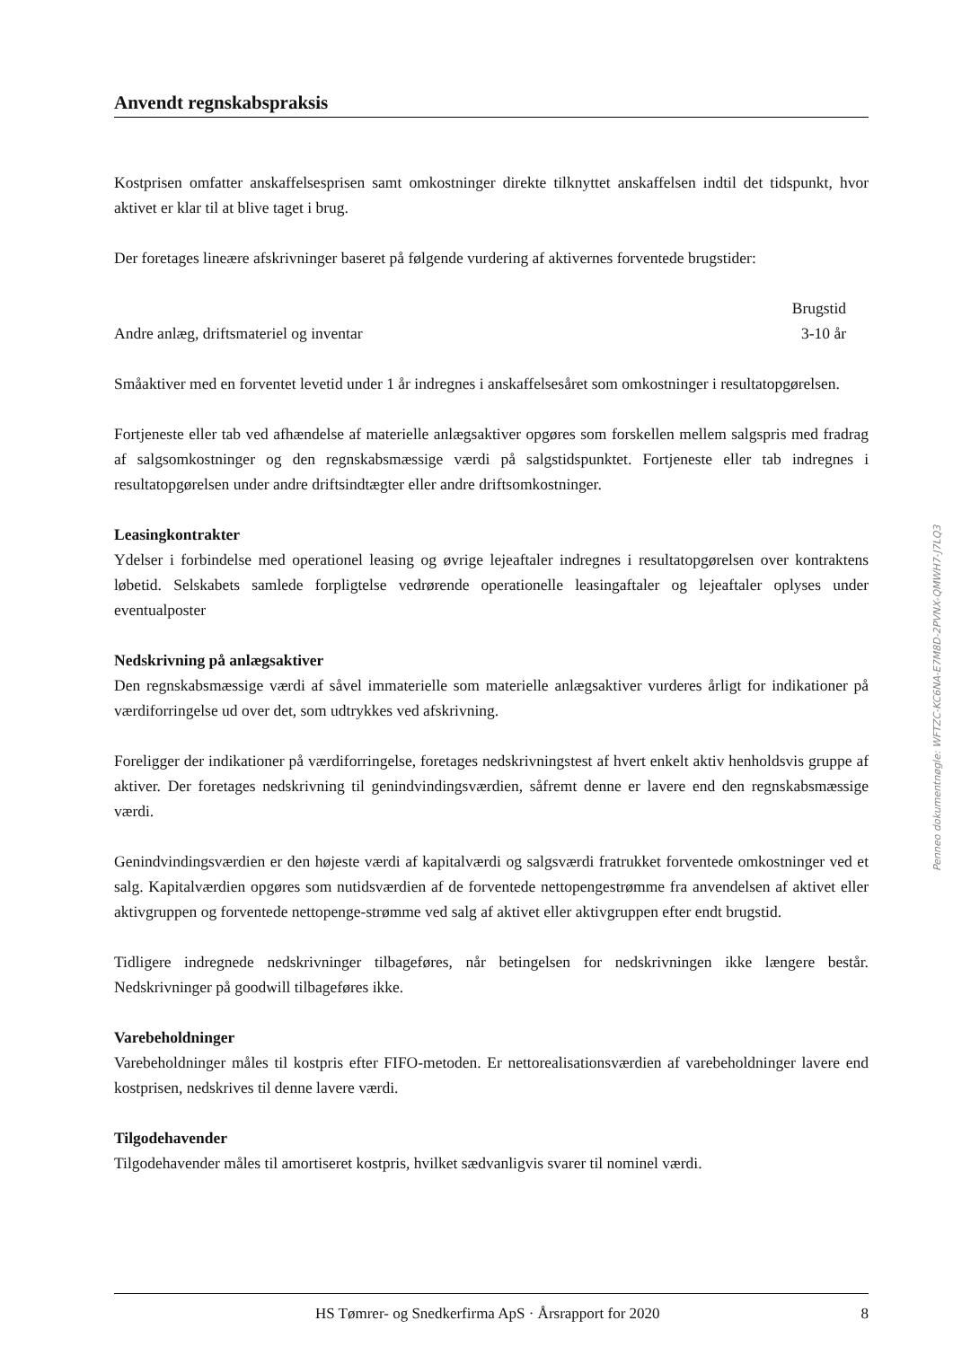Anvendt regnskabspraksis
Kostprisen omfatter anskaffelsesprisen samt omkostninger direkte tilknyttet anskaffelsen indtil det tidspunkt, hvor aktivet er klar til at blive taget i brug.
Der foretages lineære afskrivninger baseret på følgende vurdering af aktivernes forventede brugstider:
| | Brugstid |
| --- | --- |
| Andre anlæg, driftsmateriel og inventar | 3-10 år |
Småaktiver med en forventet levetid under 1 år indregnes i anskaffelsesåret som omkostninger i resultatopgørelsen.
Fortjeneste eller tab ved afhændelse af materielle anlægsaktiver opgøres som forskellen mellem salgspris med fradrag af salgsomkostninger og den regnskabsmæssige værdi på salgstidspunktet. Fortjeneste eller tab indregnes i resultatopgørelsen under andre driftsindtægter eller andre driftsomkostninger.
Leasingkontrakter
Ydelser i forbindelse med operationel leasing og øvrige lejeaftaler indregnes i resultatopgørelsen over kontraktens løbetid. Selskabets samlede forpligtelse vedrørende operationelle leasingaftaler og lejeaftaler oplyses under eventualposter
Nedskrivning på anlægsaktiver
Den regnskabsmæssige værdi af såvel immaterielle som materielle anlægsaktiver vurderes årligt for indikationer på værdiforringelse ud over det, som udtrykkes ved afskrivning.
Foreligger der indikationer på værdiforringelse, foretages nedskrivningstest af hvert enkelt aktiv henholdsvis gruppe af aktiver. Der foretages nedskrivning til genindvindingsværdien, såfremt denne er lavere end den regnskabsmæssige værdi.
Genindvindingsværdien er den højeste værdi af kapitalværdi og salgsværdi fratrukket forventede omkostninger ved et salg. Kapitalværdien opgøres som nutidsværdien af de forventede nettopengestrømme fra anvendelsen af aktivet eller aktivgruppen og forventede nettopenge-strømme ved salg af aktivet eller aktivgruppen efter endt brugstid.
Tidligere indregnede nedskrivninger tilbageføres, når betingelsen for nedskrivningen ikke længere består. Nedskrivninger på goodwill tilbageføres ikke.
Varebeholdninger
Varebeholdninger måles til kostpris efter FIFO-metoden. Er nettorealisationsværdien af varebeholdninger lavere end kostprisen, nedskrives til denne lavere værdi.
Tilgodehavender
Tilgodehavender måles til amortiseret kostpris, hvilket sædvanligvis svarer til nominel værdi.
HS Tømrer- og Snedkerfirma ApS · Årsrapport for 2020 8
Penneo dokumentnøgle: WFTZC-KC6NA-E7M8D-2PVNX-QMWH7-J7LQ3